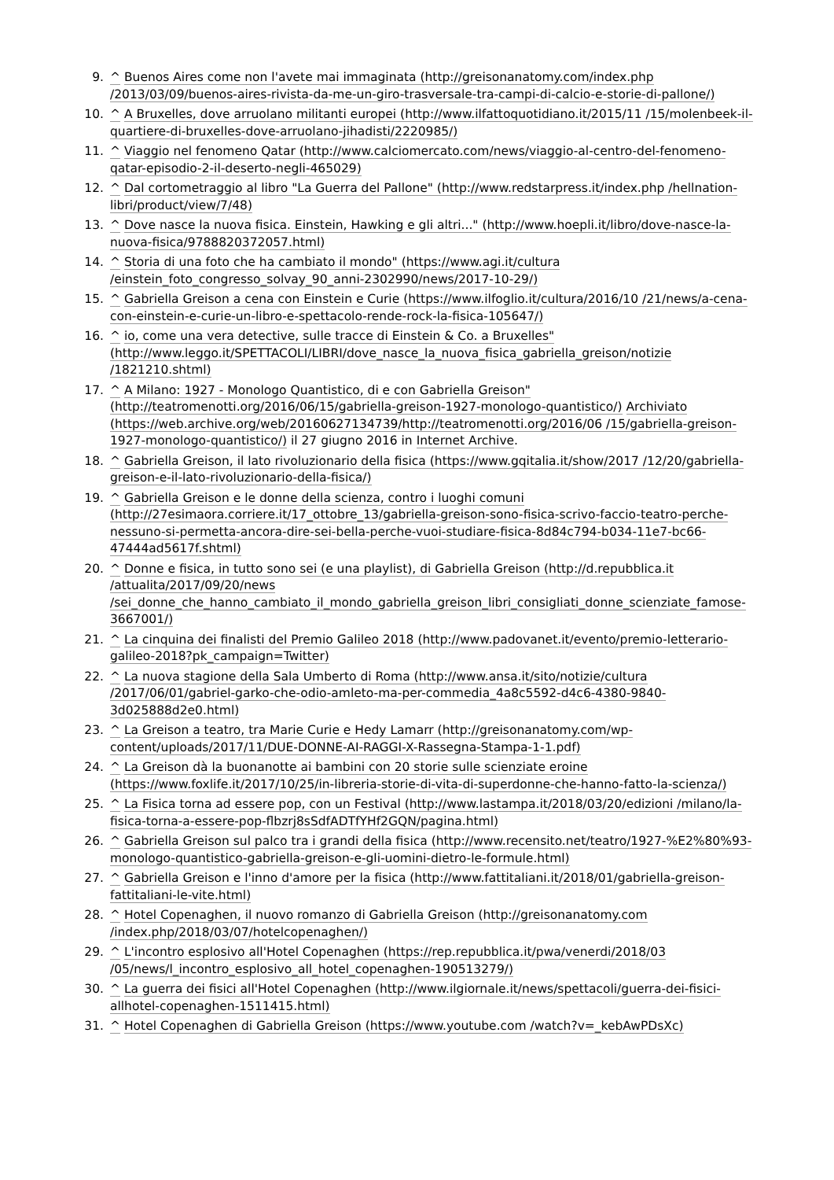9. ^ Buenos Aires come non l'avete mai immaginata (http://greisonanatomy.com/index.php /2013/03/09/buenos-aires-rivista-da-me-un-giro-trasversale-tra-campi-di-calcio-e-storie-di-pallone/)
10. ^ A Bruxelles, dove arruolano militanti europei (http://www.ilfattoquotidiano.it/2015/11 /15/molenbeek-il-quartiere-di-bruxelles-dove-arruolano-jihadisti/2220985/)
11. ^ Viaggio nel fenomeno Qatar (http://www.calciomercato.com/news/viaggio-al-centro-del-fenomeno-qatar-episodio-2-il-deserto-negli-465029)
12. ^ Dal cortometraggio al libro "La Guerra del Pallone" (http://www.redstarpress.it/index.php /hellnation-libri/product/view/7/48)
13. ^ Dove nasce la nuova fisica. Einstein, Hawking e gli altri..." (http://www.hoepli.it/libro/dove-nasce-la-nuova-fisica/9788820372057.html)
14. ^ Storia di una foto che ha cambiato il mondo" (https://www.agi.it/cultura /einstein_foto_congresso_solvay_90_anni-2302990/news/2017-10-29/)
15. ^ Gabriella Greison a cena con Einstein e Curie (https://www.ilfoglio.it/cultura/2016/10 /21/news/a-cena-con-einstein-e-curie-un-libro-e-spettacolo-rende-rock-la-fisica-105647/)
16. ^ io, come una vera detective, sulle tracce di Einstein & Co. a Bruxelles" (http://www.leggo.it/SPETTACOLI/LIBRI/dove_nasce_la_nuova_fisica_gabriella_greison/notizie /1821210.shtml)
17. ^ A Milano: 1927 - Monologo Quantistico, di e con Gabriella Greison" (http://teatromenotti.org/2016/06/15/gabriella-greison-1927-monologo-quantistico/) Archiviato (https://web.archive.org/web/20160627134739/http://teatromenotti.org/2016/06 /15/gabriella-greison-1927-monologo-quantistico/) il 27 giugno 2016 in Internet Archive.
18. ^ Gabriella Greison, il lato rivoluzionario della fisica (https://www.gqitalia.it/show/2017 /12/20/gabriella-greison-e-il-lato-rivoluzionario-della-fisica/)
19. ^ Gabriella Greison e le donne della scienza, contro i luoghi comuni (http://27esimaora.corriere.it/17_ottobre_13/gabriella-greison-sono-fisica-scrivo-faccio-teatro-perche-nessuno-si-permetta-ancora-dire-sei-bella-perche-vuoi-studiare-fisica-8d84c794-b034-11e7-bc66-47444ad5617f.shtml)
20. ^ Donne e fisica, in tutto sono sei (e una playlist), di Gabriella Greison (http://d.repubblica.it /attualita/2017/09/20/news /sei_donne_che_hanno_cambiato_il_mondo_gabriella_greison_libri_consigliati_donne_scienziate_famose-3667001/)
21. ^ La cinquina dei finalisti del Premio Galileo 2018 (http://www.padovanet.it/evento/premio-letterario-galileo-2018?pk_campaign=Twitter)
22. ^ La nuova stagione della Sala Umberto di Roma (http://www.ansa.it/sito/notizie/cultura /2017/06/01/gabriel-garko-che-odio-amleto-ma-per-commedia_4a8c5592-d4c6-4380-9840-3d025888d2e0.html)
23. ^ La Greison a teatro, tra Marie Curie e Hedy Lamarr (http://greisonanatomy.com/wp-content/uploads/2017/11/DUE-DONNE-AI-RAGGI-X-Rassegna-Stampa-1-1.pdf)
24. ^ La Greison dà la buonanotte ai bambini con 20 storie sulle scienziate eroine (https://www.foxlife.it/2017/10/25/in-libreria-storie-di-vita-di-superdonne-che-hanno-fatto-la-scienza/)
25. ^ La Fisica torna ad essere pop, con un Festival (http://www.lastampa.it/2018/03/20/edizioni /milano/la-fisica-torna-a-essere-pop-flbzrj8sSdfADTfYHf2GQN/pagina.html)
26. ^ Gabriella Greison sul palco tra i grandi della fisica (http://www.recensito.net/teatro/1927-%E2%80%93-monologo-quantistico-gabriella-greison-e-gli-uomini-dietro-le-formule.html)
27. ^ Gabriella Greison e l'inno d'amore per la fisica (http://www.fattitaliani.it/2018/01/gabriella-greison-fattitaliani-le-vite.html)
28. ^ Hotel Copenaghen, il nuovo romanzo di Gabriella Greison (http://greisonanatomy.com /index.php/2018/03/07/hotelcopenaghen/)
29. ^ L'incontro esplosivo all'Hotel Copenaghen (https://rep.repubblica.it/pwa/venerdi/2018/03 /05/news/l_incontro_esplosivo_all_hotel_copenaghen-190513279/)
30. ^ La guerra dei fisici all'Hotel Copenaghen (http://www.ilgiornale.it/news/spettacoli/guerra-dei-fisici-allhotel-copenaghen-1511415.html)
31. ^ Hotel Copenaghen di Gabriella Greison (https://www.youtube.com /watch?v=_kebAwPDsXc)